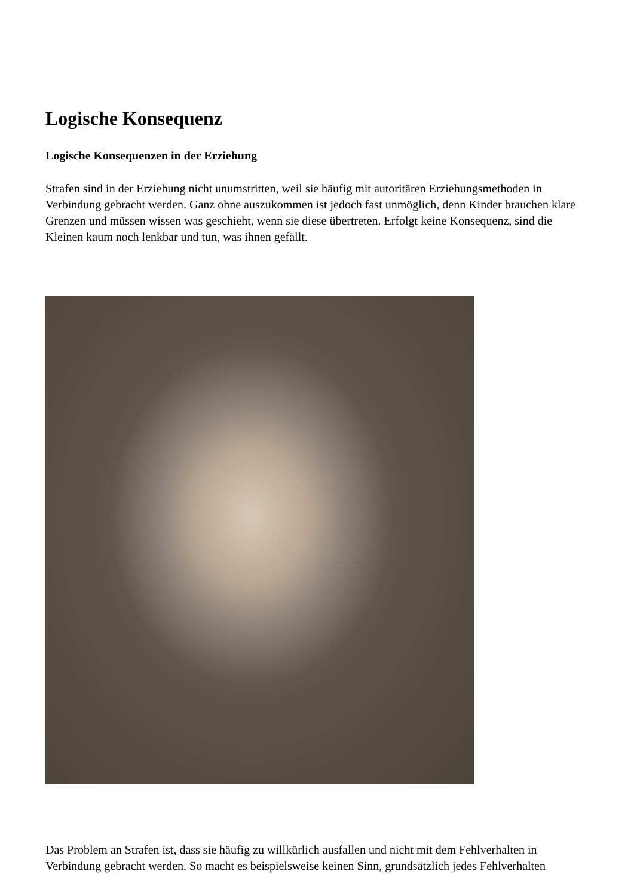Logische Konsequenz
Logische Konsequenzen in der Erziehung
Strafen sind in der Erziehung nicht unumstritten, weil sie häufig mit autoritären Erziehungsmethoden in Verbindung gebracht werden. Ganz ohne auszukommen ist jedoch fast unmöglich, denn Kinder brauchen klare Grenzen und müssen wissen was geschieht, wenn sie diese übertreten. Erfolgt keine Konsequenz, sind die Kleinen kaum noch lenkbar und tun, was ihnen gefällt.
Das Problem an Strafen ist, dass sie häufig zu willkürlich ausfallen und nicht mit dem Fehlverhalten in Verbindung gebracht werden. So macht es beispielsweise keinen Sinn, grundsätzlich jedes Fehlverhalten